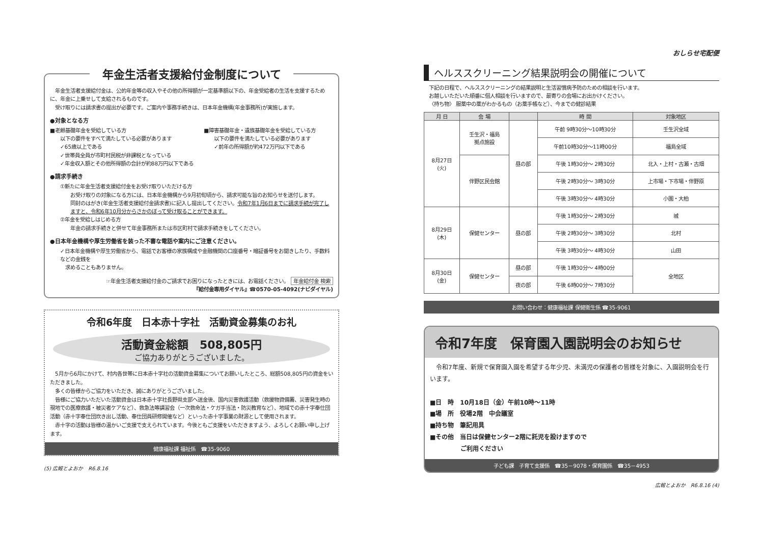年金生活者支援給付金制度について
　年金生活者支援給付金は、公的年金等の収入やその他の所得額が一定基準額以下の、年金受給者の生活を支援するために、年金に上乗せして支給されるものです。
　受け取りには請求書の提出が必要です。ご案内や事務手続きは、日本年金機構(年金事務所)が実施します。
●対象となる方
■老齢基礎年金を受給している方
以下の要件をすべて満たしている必要があります
✓65歳以上である
✓世帯員全員が市町村民税が非課税となっている
✓年金収入額とその他所得額の合計が約88万円以下である
■障害基礎年金・遺族基礎年金を受給している方
以下の要件を満たしている必要があります
✓前年の所得額が約472万円以下である
●請求手続き
①新たに年金生活者支援給付金をお受け取りいただける方
お受け取りの対象になる方には、日本年金機構から9月初旬頃から、請求可能な旨のお知らせを送付します。
同封のはがき(年金生活者支援給付金請求書)に記入し提出してください。令和7年1月6日までに請求手続が完了しますと、令和6年10月分からさかのぼって受け取ることができます。
②年金を受給しはじめる方
年金の請求手続きと併せて年金事務所または市区町村で請求手続きをしてください。
●日本年金機構や厚生労働省を装った不審な電話や案内にご注意ください。
✓日本年金機構や厚生労働省から、電話でお客様の家族構成や金融機関の口座番号・暗証番号をお聞きしたり、手数料などの金銭を
　求めることもありません。
☞年金生活者支援給付金のご請求でお困りになったときには、お電話ください。 年金給付金 検索
『給付金専用ダイヤル』☎0570-05-4092(ナビダイヤル)
令和6年度　日本赤十字社　活動資金募集のお礼
活動資金総額　508,805円
ご協力ありがとうございました。
　5月から6月にかけて、村内各世帯に日本赤十字社の活動資金募集についてお願いしたところ、総額508,805円の資金をいただきました。
　多くの皆様からご協力をいただき、誠にありがとうございました。
　皆様にご協力いただいた活動資金は日本赤十字社長野県支部へ送金後、国内災害救護活動（救援物資備蓄、災害発生時の現地での医療救護・被災者ケアなど）、救急法等講習会（一次救命法・ケガ手当法・防災教育など）、地域での赤十字奉仕団活動（赤十字奉仕団炊き出し活動、奉仕団員研修開催など）といった赤十字事業の財源として使用されます。
　赤十字の活動は皆様の温かいご支援で支えられています。今後ともご支援をいただきますよう、よろしくお願い申し上げます。
健康福祉課 福祉係　☎35-9060
(5) 広報とよおか　R6.8.16
おしらせ宅配便
ヘルススクリーニング結果説明会の開催について
下記の日程で、ヘルススクリーニングの結果説明と生活習慣病予防のための相談を行います。
お越しいただいた順番に個人相談を行いますので、最寄りの会場にお出かけください。
〈持ち物〉 服薬中の薬がわかるもの（お薬手帳など）、今までの健診結果
| 月 日 | 会 場 | | 時 間 | 対象地区 |
| --- | --- | --- | --- | --- |
| 8月27日 (火) | 壬生沢・福島 拠点施設 | 昼の部 | 午前 9時30分～10時30分 | 壬生沢全域 |
| | | | 午前10時30分～11時00分 | 福島全域 |
| | 伴野区民会館 | | 午後 1時30分～ 2時30分 | 北入・上村・古瀬・古畑 |
| | | | 午後 2時30分～ 3時30分 | 上市場・下市場・伴野原 |
| | | | 午後 3時30分～ 4時30分 | 小園・大柏 |
| 8月29日 (木) | 保健センター | 昼の部 | 午後 1時30分～ 2時30分 | 城 |
| | | | 午後 2時30分～ 3時30分 | 北村 |
| | | | 午後 3時30分～ 4時30分 | 山田 |
| 8月30日 (金) | 保健センター | 昼の部 | 午後 1時30分～ 4時00分 | 全地区 |
| | | 夜の部 | 午後 6時00分～ 7時30分 | |
お問い合わせ：健康福祉課 保健衛生係 ☎35-9061
令和7年度　保育園入園説明会のお知らせ
　令和7年度、新規で保育園入園を希望する年少児、未満児の保護者の皆様を対象に、入園説明会を行います。
■日　時　10月18日（金）午前10時～11時
■場　所　役場2階　中会議室
■持ち物　筆記用具
■その他　当日は保健センター2階に託児を設けますので
　　　　　ご利用ください
子ども課　子育て支援係　☎35－9078・保育園係　☎35－4953
広報とよおか　R6.8.16 (4)